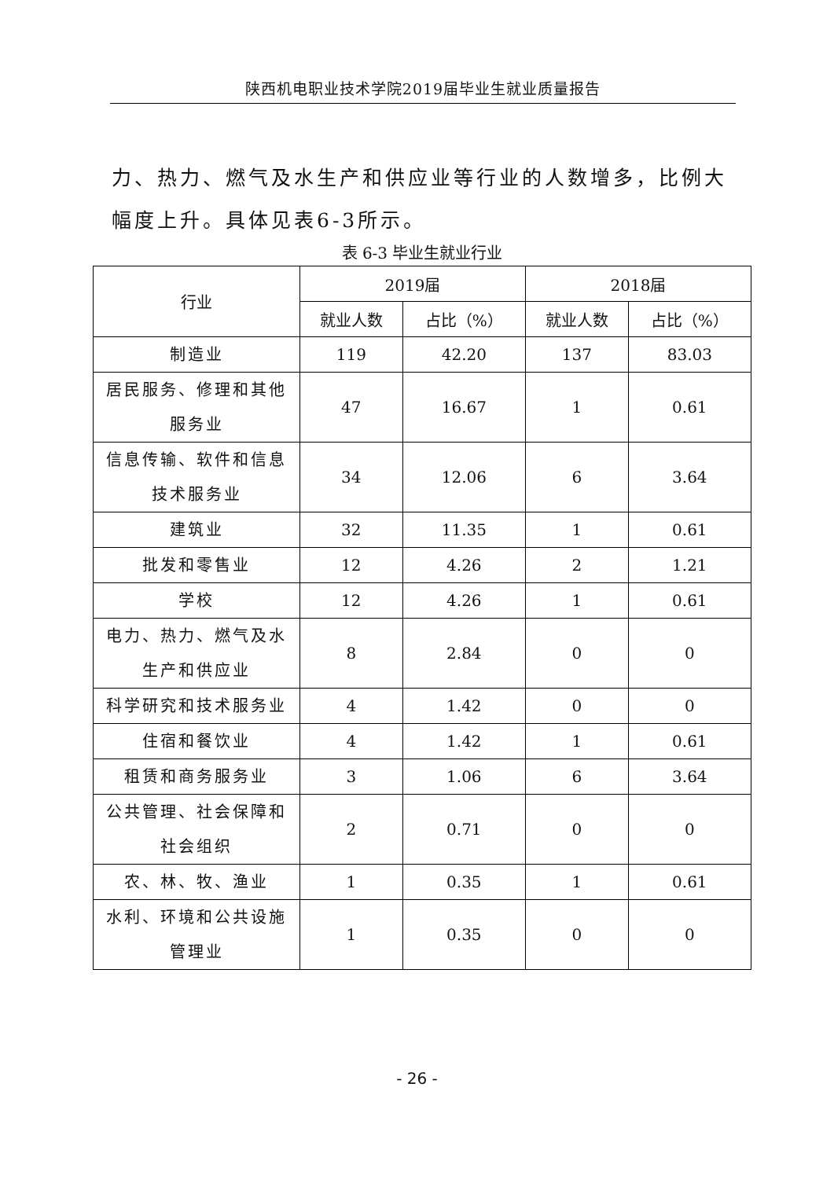陕西机电职业技术学院2019届毕业生就业质量报告
力、热力、燃气及水生产和供应业等行业的人数增多，比例大幅度上升。具体见表6-3所示。
表 6-3 毕业生就业行业
| 行业 | 2019届 | | 2018届 | |
| --- | --- | --- | --- | --- |
| | 就业人数 | 占比（%） | 就业人数 | 占比（%） |
| 制造业 | 119 | 42.20 | 137 | 83.03 |
| 居民服务、修理和其他服务业 | 47 | 16.67 | 1 | 0.61 |
| 信息传输、软件和信息技术服务业 | 34 | 12.06 | 6 | 3.64 |
| 建筑业 | 32 | 11.35 | 1 | 0.61 |
| 批发和零售业 | 12 | 4.26 | 2 | 1.21 |
| 学校 | 12 | 4.26 | 1 | 0.61 |
| 电力、热力、燃气及水生产和供应业 | 8 | 2.84 | 0 | 0 |
| 科学研究和技术服务业 | 4 | 1.42 | 0 | 0 |
| 住宿和餐饮业 | 4 | 1.42 | 1 | 0.61 |
| 租赁和商务服务业 | 3 | 1.06 | 6 | 3.64 |
| 公共管理、社会保障和社会组织 | 2 | 0.71 | 0 | 0 |
| 农、林、牧、渔业 | 1 | 0.35 | 1 | 0.61 |
| 水利、环境和公共设施管理业 | 1 | 0.35 | 0 | 0 |
- 26 -